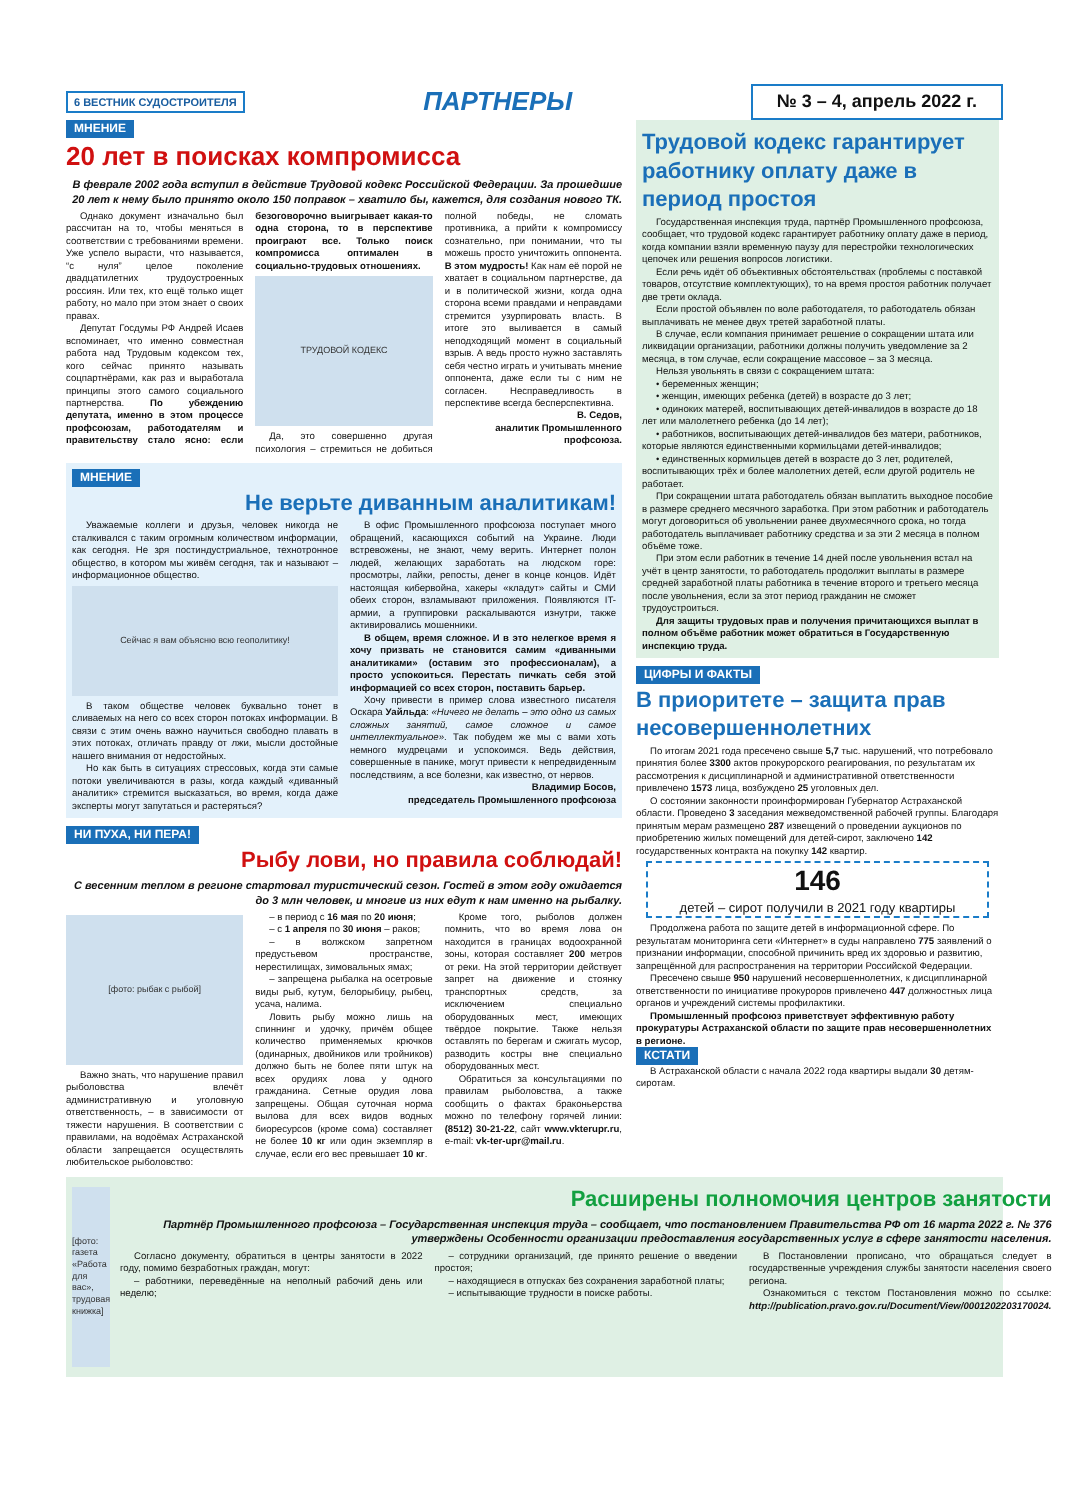6 ВЕСТНИК СУДОСТРОИТЕЛЯ
ПАРТНЕРЫ
№ 3 – 4, апрель 2022 г.
МНЕНИЕ
20 лет в поисках компромисса
В феврале 2002 года вступил в действие Трудовой кодекс Российской Федерации. За прошедшие 20 лет к нему было принято около 150 поправок – хватило бы, кажется, для создания нового ТК.
Однако документ изначально был рассчитан на то, чтобы меняться в соответствии с требованиями времени. Уже успело вырасти, что называется, “с нуля” целое поколение двадцатилетних трудоустроенных россиян. Или тех, кто ещё только ищет работу, но мало при этом знает о своих правах.
Депутат Госдумы РФ Андрей Исаев вспоминает, что именно совместная работа над Трудовым кодексом тех, кого сейчас принято называть соцпартнёрами, как раз и выработала принципы этого самого социального партнерства. По убеждению депутата, именно в этом процессе профсоюзам, работодателям и правительству стало ясно: если безоговорочно выигрывает какая-то одна сторона, то в перспективе проиграют все. Только поиск компромисса оптимален в социально-трудовых отношениях.
ТРУДОВОЙ КОДЕКС
Да, это совершенно другая психология – стремиться не добиться полной победы, не сломать противника, а прийти к компромиссу сознательно, при понимании, что ты можешь просто уничтожить оппонента. В этом мудрость! Как нам её порой не хватает в социальном партнерстве, да и в политической жизни, когда одна сторона всеми правдами и неправдами стремится узурпировать власть. В итоге это выливается в самый неподходящий момент в социальный взрыв. А ведь просто нужно заставлять себя честно играть и учитывать мнение оппонента, даже если ты с ним не согласен. Несправедливость в перспективе всегда бесперспективна.
В. Седов,
аналитик Промышленного профсоюза.
МНЕНИЕ
Не верьте диванным аналитикам!
Уважаемые коллеги и друзья, человек никогда не сталкивался с таким огромным количеством информации, как сегодня. Не зря постиндустриальное, технотронное общество, в котором мы живём сегодня, так и называют – информационное общество.
Сейчас я вам объясню всю геополитику!
В таком обществе человек буквально тонет в сливаемых на него со всех сторон потоках информации. В связи с этим очень важно научиться свободно плавать в этих потоках, отличать правду от лжи, мысли достойные нашего внимания от недостойных.
Но как быть в ситуациях стрессовых, когда эти самые потоки увеличиваются в разы, когда каждый «диванный аналитик» стремится высказаться, во время, когда даже эксперты могут запутаться и растеряться?
В офис Промышленного профсоюза поступает много обращений, касающихся событий на Украине. Люди встревожены, не знают, чему верить. Интернет полон людей, желающих заработать на людском горе: просмотры, лайки, репосты, денег в конце концов. Идёт настоящая кибервойна, хакеры «кладут» сайты и СМИ обеих сторон, взламывают приложения. Появляются IT-армии, а группировки раскалываются изнутри, также активировались мошенники.
В общем, время сложное. И в это нелегкое время я хочу призвать не становится самим «диванными аналитиками» (оставим это профессионалам), а просто успокоиться. Перестать пичкать себя этой информацией со всех сторон, поставить барьер.
Хочу привести в пример слова известного писателя Оскара Уайльда: «Ничего не делать – это одно из самых сложных занятий, самое сложное и самое интеллектуальное». Так побудем же мы с вами хоть немного мудрецами и успокоимся. Ведь действия, совершенные в панике, могут привести к непредвиденным последствиям, а все болезни, как известно, от нервов.
Владимир Босов,
председатель Промышленного профсоюза
НИ ПУХА, НИ ПЕРА!
Рыбу лови, но правила соблюдай!
С весенним теплом в регионе стартовал туристический сезон. Гостей в этом году ожидается до 3 млн человек, и многие из них едут к нам именно на рыбалку.
[фото: рыбак с рыбой]
Важно знать, что нарушение правил рыболовства влечёт административную и уголовную ответственность, – в зависимости от тяжести нарушения. В соответствии с правилами, на водоёмах Астраханской области запрещается осуществлять любительское рыболовство:
– в период с 16 мая по 20 июня;
– с 1 апреля по 30 июня – раков;
– в волжском запретном предустьевом пространстве, нерестилищах, зимовальных ямах;
– запрещена рыбалка на осетровые виды рыб, кутум, белорыбицу, рыбец, усача, налима.
Ловить рыбу можно лишь на спиннинг и удочку, причём общее количество применяемых крючков (одинарных, двойников или тройников) должно быть не более пяти штук на всех орудиях лова у одного гражданина. Сетные орудия лова запрещены. Общая суточная норма вылова для всех видов водных биоресурсов (кроме сома) составляет не более 10 кг или один экземпляр в случае, если его вес превышает 10 кг.
Кроме того, рыболов должен помнить, что во время лова он находится в границах водоохранной зоны, которая составляет 200 метров от реки. На этой территории действует запрет на движение и стоянку транспортных средств, за исключением специально оборудованных мест, имеющих твёрдое покрытие. Также нельзя оставлять по берегам и сжигать мусор, разводить костры вне специально оборудованных мест.
Обратиться за консультациями по правилам рыболовства, а также сообщить о фактах браконьерства можно по телефону горячей линии: (8512) 30-21-22, сайт www.vkterupr.ru, e-mail: vk-ter-upr@mail.ru.
Трудовой кодекс гарантирует работнику оплату даже в период простоя
Государственная инспекция труда, партнёр Промышленного профсоюза, сообщает, что трудовой кодекс гарантирует работнику оплату даже в период, когда компании взяли временную паузу для перестройки технологических цепочек или решения вопросов логистики.
Если речь идёт об объективных обстоятельствах (проблемы с поставкой товаров, отсутствие комплектующих), то на время простоя работник получает две трети оклада.
Если простой объявлен по воле работодателя, то работодатель обязан выплачивать не менее двух третей заработной платы.
В случае, если компания принимает решение о сокращении штата или ликвидации организации, работники должны получить уведомление за 2 месяца, в том случае, если сокращение массовое – за 3 месяца.
Нельзя увольнять в связи с сокращением штата:
• беременных женщин;
• женщин, имеющих ребенка (детей) в возрасте до 3 лет;
• одиноких матерей, воспитывающих детей-инвалидов в возрасте до 18 лет или малолетнего ребенка (до 14 лет);
• работников, воспитывающих детей-инвалидов без матери, работников, которые являются единственными кормильцами детей-инвалидов;
• единственных кормильцев детей в возрасте до 3 лет, родителей, воспитывающих трёх и более малолетних детей, если другой родитель не работает.
При сокращении штата работодатель обязан выплатить выходное пособие в размере среднего месячного заработка. При этом работник и работодатель могут договориться об увольнении ранее двухмесячного срока, но тогда работодатель выплачивает работнику средства и за эти 2 месяца в полном объёме тоже.
При этом если работник в течение 14 дней после увольнения встал на учёт в центр занятости, то работодатель продолжит выплаты в размере средней заработной платы работника в течение второго и третьего месяца после увольнения, если за этот период гражданин не сможет трудоустроиться.
Для защиты трудовых прав и получения причитающихся выплат в полном объёме работник может обратиться в Государственную инспекцию труда.
ЦИФРЫ И ФАКТЫ
В приоритете – защита прав несовершеннолетних
По итогам 2021 года пресечено свыше 5,7 тыс. нарушений, что потребовало принятия более 3300 актов прокурорского реагирования, по результатам их рассмотрения к дисциплинарной и административной ответственности привлечено 1573 лица, возбуждено 25 уголовных дел.
О состоянии законности проинформирован Губернатор Астраханской области. Проведено 3 заседания межведомственной рабочей группы. Благодаря принятым мерам размещено 287 извещений о проведении аукционов по приобретению жилых помещений для детей-сирот, заключено 142 государственных контракта на покупку 142 квартир.
146
детей – сирот получили в 2021 году квартиры
Продолжена работа по защите детей в информационной сфере. По результатам мониторинга сети «Интернет» в суды направлено 775 заявлений о признании информации, способной причинить вред их здоровью и развитию, запрещённой для распространения на территории Российской Федерации.
Пресечено свыше 950 нарушений несовершеннолетних, к дисциплинарной ответственности по инициативе прокуроров привлечено 447 должностных лица органов и учреждений системы профилактики.
Промышленный профсоюз приветствует эффективную работу прокуратуры Астраханской области по защите прав несовершеннолетних в регионе.
КСТАТИ
В Астраханской области с начала 2022 года квартиры выдали 30 детям-сиротам.
[фото: газета «Работа для вас», трудовая книжка]
Расширены полномочия центров занятости
Партнёр Промышленного профсоюза – Государственная инспекция труда – сообщает, что постановлением Правительства РФ от 16 марта 2022 г. № 376 утверждены Особенности организации предоставления государственных услуг в сфере занятости населения.
Согласно документу, обратиться в центры занятости в 2022 году, помимо безработных граждан, могут:
– работники, переведённые на неполный рабочий день или неделю;
– сотрудники организаций, где принято решение о введении простоя;
– находящиеся в отпусках без сохранения заработной платы;
– испытывающие трудности в поиске работы.
В Постановлении прописано, что обращаться следует в государственные учреждения службы занятости населения своего региона.
Ознакомиться с текстом Постановления можно по ссылке: http://publication.pravo.gov.ru/Document/View/0001202203170024.